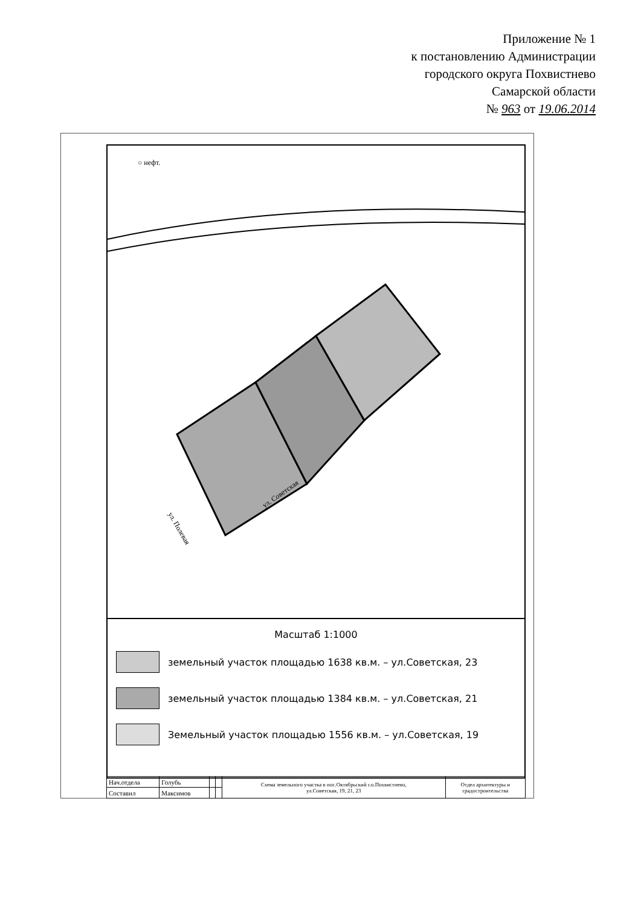Приложение № 1
к постановлению Администрации
городского округа Похвистнево
Самарской области
№ 963 от 19.06.2014
ул. Советская
ул. Полевая
○ нефт.
Масштаб 1:1000
земельный участок площадью 1638 кв.м. – ул.Советская, 23
земельный участок площадью 1384 кв.м. – ул.Советская, 21
Земельный участок площадью 1556 кв.м. – ул.Советская, 19
| Нач.отдела | Голубь | | | Схема земельного участка в пос.Октябрьский г.о.Похвистнево, ул.Советская, 19, 21, 23 | Отдел архитектуры и градостроительства |
| Составил | Максимов | | | | |